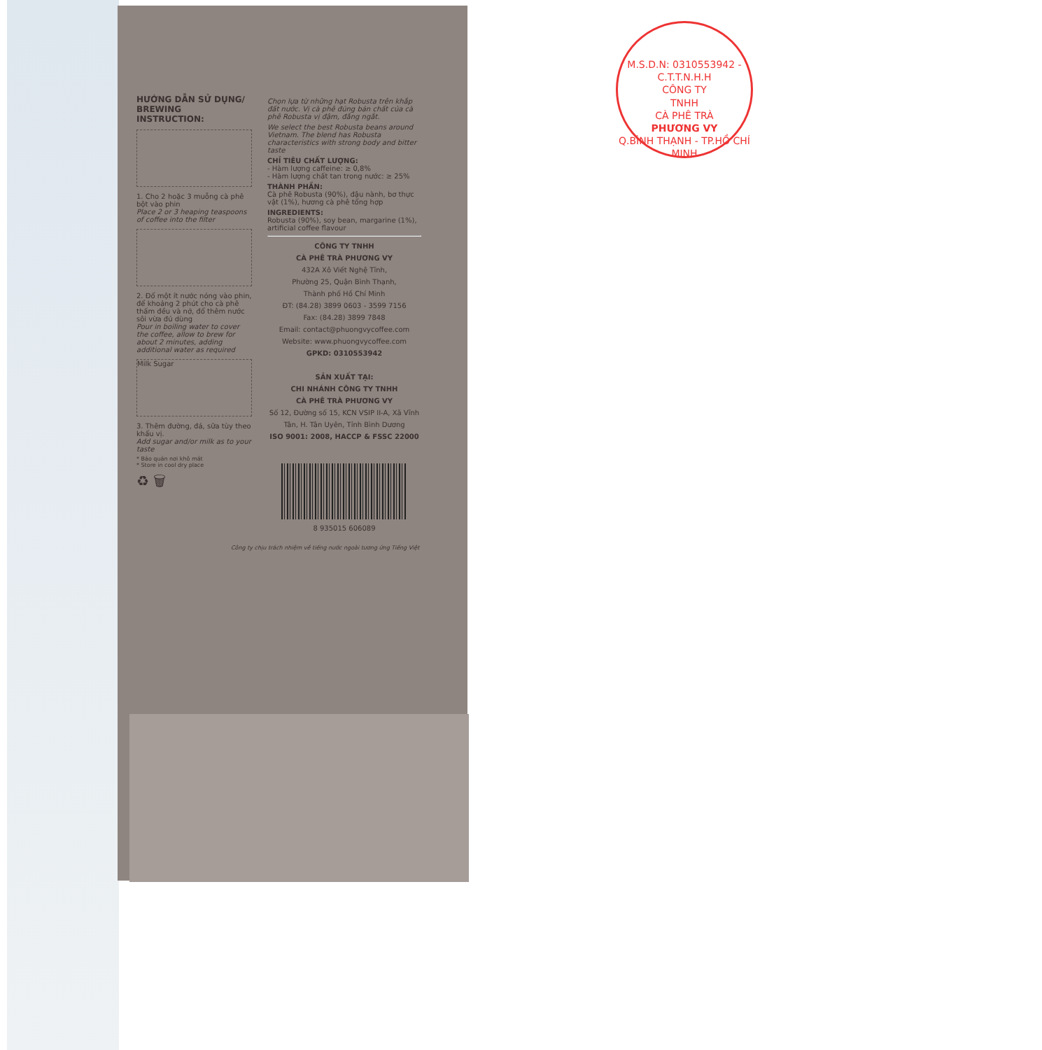HƯỚNG DẪN SỬ DỤNG/ BREWING INSTRUCTION:
1. Cho 2 hoặc 3 muỗng cà phê bột vào phin
Place 2 or 3 heaping teaspoons of coffee into the filter
2. Đổ một ít nước nóng vào phin, để khoảng 2 phút cho cà phê thấm đều và nở, đổ thêm nước sôi vừa đủ dùng
Pour in boiling water to cover the coffee, allow to brew for about 2 minutes, adding additional water as required
Milk Sugar
3. Thêm đường, đá, sữa tùy theo khẩu vị.
Add sugar and/or milk as to your taste
* Bảo quản nơi khô mát
* Store in cool dry place
♻ 🗑
Chọn lựa từ những hạt Robusta trên khắp đất nước. Vị cà phê đúng bản chất của cà phê Robusta vị đậm, đắng ngắt.
We select the best Robusta beans around Vietnam. The blend has Robusta characteristics with strong body and bitter taste
CHỈ TIÊU CHẤT LƯỢNG:
- Hàm lượng caffeine: ≥ 0,8%
- Hàm lượng chất tan trong nước: ≥ 25%
THÀNH PHẦN:
Cà phê Robusta (90%), đậu nành, bơ thực vật (1%), hương cà phê tổng hợp
INGREDIENTS:
Robusta (90%), soy bean, margarine (1%), artificial coffee flavour
CÔNG TY TNHH
CÀ PHÊ TRÀ PHƯƠNG VY
432A Xô Viết Nghệ Tĩnh,
Phường 25, Quận Bình Thạnh,
Thành phố Hồ Chí Minh
ĐT: (84.28) 3899 0603 - 3599 7156
Fax: (84.28) 3899 7848
Email: contact@phuongvycoffee.com
Website: www.phuongvycoffee.com
GPKD: 0310553942
SẢN XUẤT TẠI:
CHI NHÁNH CÔNG TY TNHH
CÀ PHÊ TRÀ PHƯƠNG VY
Số 12, Đường số 15, KCN VSIP II-A, Xã Vĩnh Tân, H. Tân Uyên, Tỉnh Bình Dương
ISO 9001: 2008, HACCP & FSSC 22000
8 935015 606089
Công ty chịu trách nhiệm về tiếng nước ngoài tương ứng Tiếng Việt
M.S.D.N: 0310553942 - C.T.T.N.H.H
CÔNG TY
TNHH
CÀ PHÊ TRÀ
PHƯƠNG VY
Q.BÌNH THẠNH - TP.HỒ CHÍ MINH